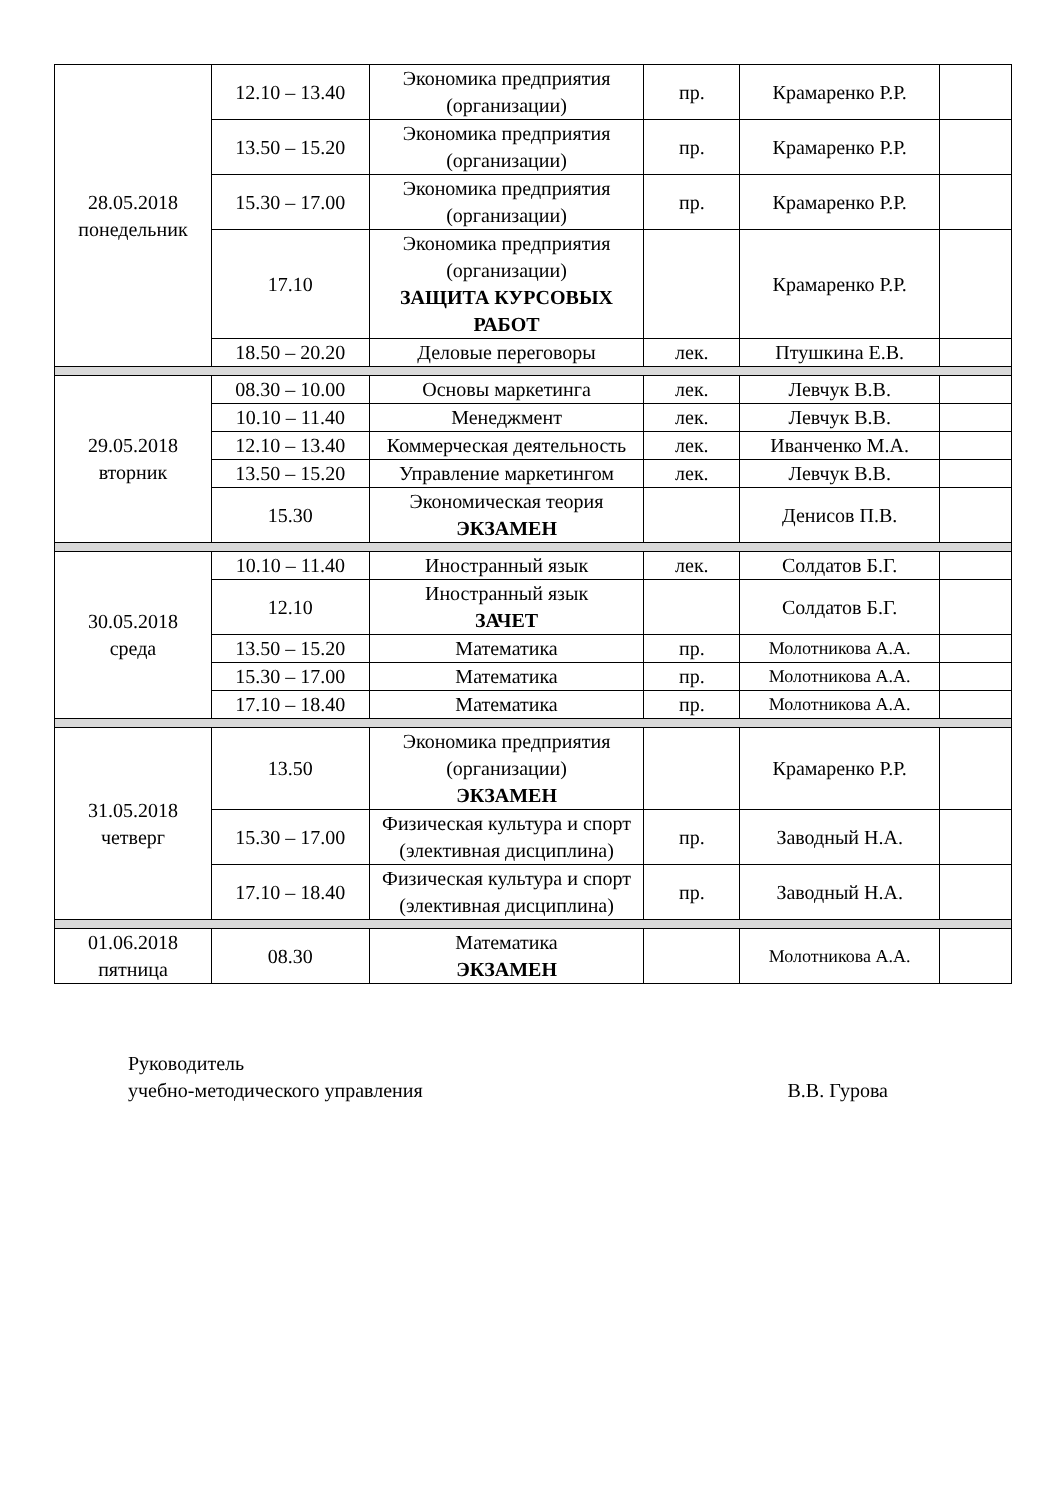| 28.05.2018 понедельник | 12.10 – 13.40 | Экономика предприятия (организации) | пр. | Крамаренко Р.Р. | |
| | 13.50 – 15.20 | Экономика предприятия (организации) | пр. | Крамаренко Р.Р. | |
| | 15.30 – 17.00 | Экономика предприятия (организации) | пр. | Крамаренко Р.Р. | |
| | 17.10 | Экономика предприятия (организации) ЗАЩИТА КУРСОВЫХ РАБОТ | | Крамаренко Р.Р. | |
| | 18.50 – 20.20 | Деловые переговоры | лек. | Птушкина Е.В. | |
| 29.05.2018 вторник | 08.30 – 10.00 | Основы маркетинга | лек. | Левчук В.В. | |
| | 10.10 – 11.40 | Менеджмент | лек. | Левчук В.В. | |
| | 12.10 – 13.40 | Коммерческая деятельность | лек. | Иванченко М.А. | |
| | 13.50 – 15.20 | Управление маркетингом | лек. | Левчук В.В. | |
| | 15.30 | Экономическая теория ЭКЗАМЕН | | Денисов П.В. | |
| 30.05.2018 среда | 10.10 – 11.40 | Иностранный язык | лек. | Солдатов Б.Г. | |
| | 12.10 | Иностранный язык ЗАЧЕТ | | Солдатов Б.Г. | |
| | 13.50 – 15.20 | Математика | пр. | Молотникова А.А. | |
| | 15.30 – 17.00 | Математика | пр. | Молотникова А.А. | |
| | 17.10 – 18.40 | Математика | пр. | Молотникова А.А. | |
| 31.05.2018 четверг | 13.50 | Экономика предприятия (организации) ЭКЗАМЕН | | Крамаренко Р.Р. | |
| | 15.30 – 17.00 | Физическая культура и спорт (элективная дисциплина) | пр. | Заводный Н.А. | |
| | 17.10 – 18.40 | Физическая культура и спорт (элективная дисциплина) | пр. | Заводный Н.А. | |
| 01.06.2018 пятница | 08.30 | Математика ЭКЗАМЕН | | Молотникова А.А. | |
Руководитель
учебно-методического управления
В.В. Гурова